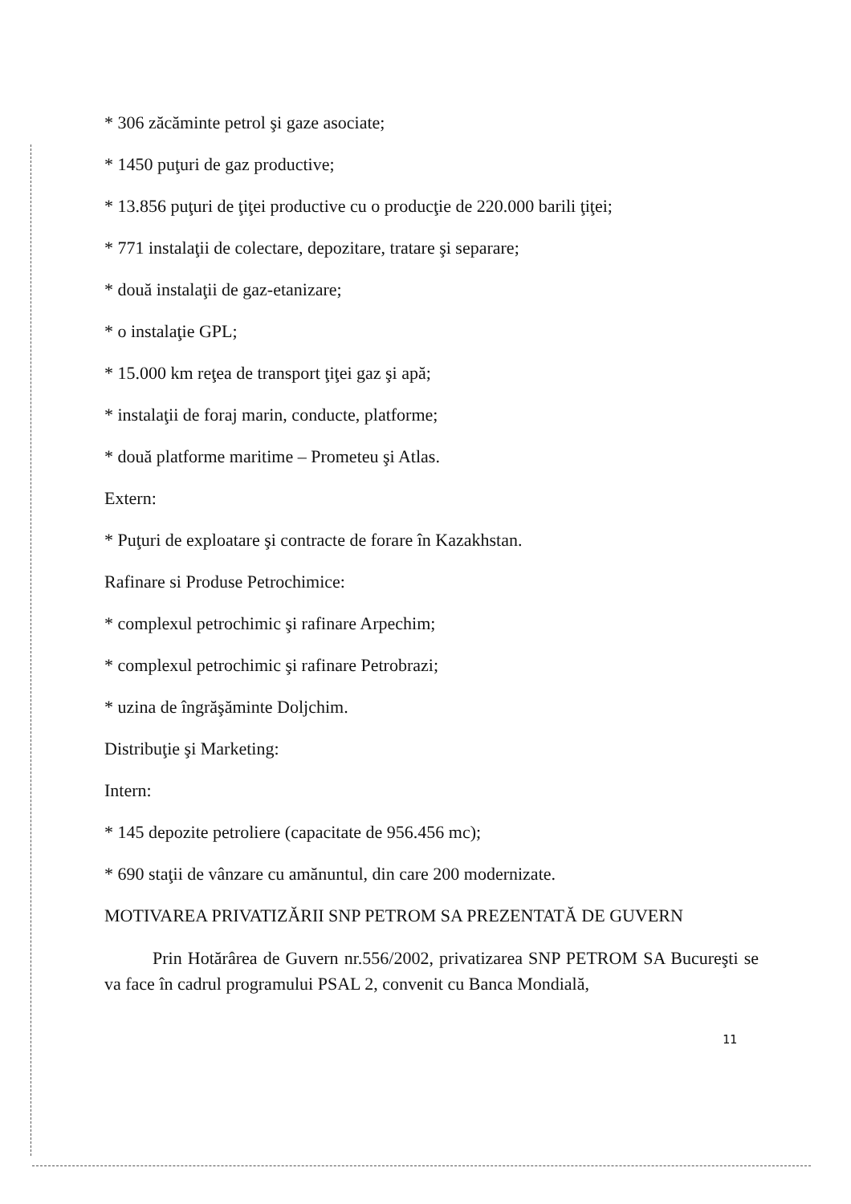* 306 zăcăminte petrol şi gaze asociate;
* 1450 puţuri de gaz productive;
* 13.856 puţuri de ţiţei productive cu o producţie de 220.000 barili ţiţei;
* 771 instalaţii de colectare, depozitare, tratare şi separare;
* două instalaţii de gaz-etanizare;
* o instalaţie GPL;
* 15.000 km reţea de transport ţiţei gaz şi apă;
* instalaţii de foraj marin, conducte, platforme;
* două platforme maritime – Prometeu şi Atlas.
Extern:
* Puţuri de exploatare şi contracte de forare în Kazakhstan.
Rafinare si Produse Petrochimice:
* complexul petrochimic şi rafinare Arpechim;
* complexul petrochimic şi rafinare Petrobrazi;
* uzina de îngrăşăminte Doljchim.
Distribuţie şi Marketing:
Intern:
* 145 depozite petroliere (capacitate de 956.456 mc);
* 690 staţii de vânzare cu amănuntul, din care 200 modernizate.
MOTIVAREA PRIVATIZĂRII SNP PETROM SA PREZENTATĂ DE GUVERN
Prin Hotărârea de Guvern nr.556/2002, privatizarea SNP PETROM SA Bucureşti se va face în cadrul programului PSAL 2, convenit cu Banca Mondială,
11